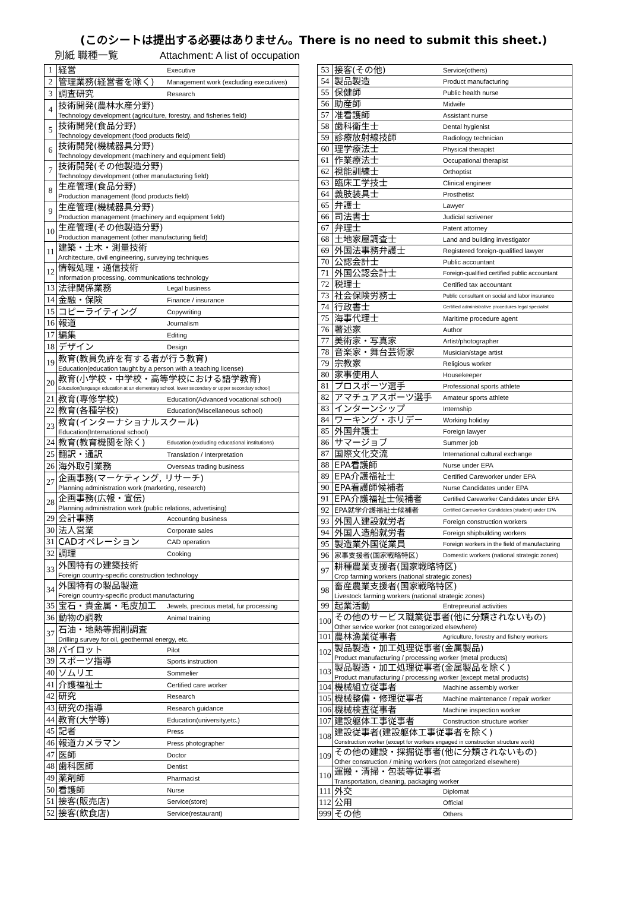(このシートは提出する必要はありません。There is no need to submit this sheet.)
別紙 職種一覧 Attachment: A list of occupation
| 1 | 経営 | Executive |
| 2 | 管理業務(経営者を除く) | Management work (excluding executives) |
| 3 | 調査研究 | Research |
| 4 | 技術開発(農林水産分野) Technology development (agriculture, forestry, and fisheries field) | |
| 5 | 技術開発(食品分野) Technology development (food products field) | |
| 6 | 技術開発(機械器具分野) Technology development (machinery and equipment field) | |
| 7 | 技術開発(その他製造分野) Technology development (other manufacturing field) | |
| 8 | 生産管理(食品分野) Production management (food products field) | |
| 9 | 生産管理(機械器具分野) Production management (machinery and equipment field) | |
| 10 | 生産管理(その他製造分野) Production management (other manufacturing field) | |
| 11 | 建築・土木・測量技術 Architecture, civil engineering, surveying techniques | |
| 12 | 情報処理・通信技術 Information processing, communications technology | |
| 13 | 法律関係業務 | Legal business |
| 14 | 金融・保険 | Finance / insurance |
| 15 | コピーライティング | Copywriting |
| 16 | 報道 | Journalism |
| 17 | 編集 | Editing |
| 18 | デザイン | Design |
| 19 | 教育(教員免許を有する者が行う教育) Education(education taught by a person with a teaching license) | |
| 20 | 教育(小学校・中学校・高等学校における語学教育) Education(language education at an elementary school, lower secondary or upper secondary school) | |
| 21 | 教育(専修学校) | Education(Advanced vocational school) |
| 22 | 教育(各種学校) | Education(Miscellaneous school) |
| 23 | 教育(インターナショナルスクール) Education(International school) | |
| 24 | 教育(教育機関を除く) | Education (excluding educational institutions) |
| 25 | 翻訳・通訳 | Translation / Interpretation |
| 26 | 海外取引業務 | Overseas trading business |
| 27 | 企画事務(マーケティング, リサーチ) Planning administration work (marketing, research) | |
| 28 | 企画事務(広報・宣伝) Planning administration work (public relations, advertising) | |
| 29 | 会計事務 | Accounting business |
| 30 | 法人営業 | Corporate sales |
| 31 | CADオペレーション | CAD operation |
| 32 | 調理 | Cooking |
| 33 | 外国特有の建築技術 Foreign country-specific construction technology | |
| 34 | 外国特有の製品製造 Foreign country-specific product manufacturing | |
| 35 | 宝石・貴金属・毛皮加工 | Jewels, precious metal, fur processing |
| 36 | 動物の調教 | Animal training |
| 37 | 石油・地熱等掘削調査 Drilling survey for oil, geothermal energy, etc. | |
| 38 | パイロット | Pilot |
| 39 | スポーツ指導 | Sports instruction |
| 40 | ソムリエ | Sommelier |
| 41 | 介護福祉士 | Certified care worker |
| 42 | 研究 | Research |
| 43 | 研究の指導 | Research guidance |
| 44 | 教育(大学等) | Education(university,etc.) |
| 45 | 記者 | Press |
| 46 | 報道カメラマン | Press photographer |
| 47 | 医師 | Doctor |
| 48 | 歯科医師 | Dentist |
| 49 | 薬剤師 | Pharmacist |
| 50 | 看護師 | Nurse |
| 51 | 接客(販売店) | Service(store) |
| 52 | 接客(飲食店) | Service(restaurant) |
| 53 | 接客(その他) | Service(others) |
| 54 | 製品製造 | Product manufacturing |
| 55 | 保健師 | Public health nurse |
| 56 | 助産師 | Midwife |
| 57 | 准看護師 | Assistant nurse |
| 58 | 歯科衛生士 | Dental hygienist |
| 59 | 診療放射線技師 | Radiology technician |
| 60 | 理学療法士 | Physical therapist |
| 61 | 作業療法士 | Occupational therapist |
| 62 | 視能訓練士 | Orthoptist |
| 63 | 臨床工学技士 | Clinical engineer |
| 64 | 義肢装具士 | Prosthetist |
| 65 | 弁護士 | Lawyer |
| 66 | 司法書士 | Judicial scrivener |
| 67 | 弁理士 | Patent attorney |
| 68 | 土地家屋調査士 | Land and building investigator |
| 69 | 外国法事務弁護士 | Registered foreign-qualified lawyer |
| 70 | 公認会計士 | Public accountant |
| 71 | 外国公認会計士 | Foreign-qualified certified public accountant |
| 72 | 税理士 | Certified tax accountant |
| 73 | 社会保険労務士 | Public consultant on social and labor insurance |
| 74 | 行政書士 | Certified administrative procedures legal specialist |
| 75 | 海事代理士 | Maritime procedure agent |
| 76 | 著述家 | Author |
| 77 | 美術家・写真家 | Artist/photographer |
| 78 | 音楽家・舞台芸術家 | Musician/stage artist |
| 79 | 宗教家 | Religious worker |
| 80 | 家事使用人 | Housekeeper |
| 81 | プロスポーツ選手 | Professional sports athlete |
| 82 | アマチュアスポーツ選手 | Amateur sports athlete |
| 83 | インターンシップ | Internship |
| 84 | ワーキング・ホリデー | Working holiday |
| 85 | 外国弁護士 | Foreign lawyer |
| 86 | サマージョブ | Summer job |
| 87 | 国際文化交流 | International cultural exchange |
| 88 | EPA看護師 | Nurse under EPA |
| 89 | EPA介護福祉士 | Certified Careworker under EPA |
| 90 | EPA看護師候補者 | Nurse Candidates under EPA |
| 91 | EPA介護福祉士候補者 | Certified Careworker Candidates under EPA |
| 92 | EPA就学介護福祉士候補者 | Certified Careworker Candidates (student) under EPA |
| 93 | 外国人建設就労者 | Foreign construction workers |
| 94 | 外国人造船就労者 | Foreign shipbuilding workers |
| 95 | 製造業外国従業員 | Foreign workers in the field of manufacturing |
| 96 | 家事支援者(国家戦略特区) | Domestic workers (national strategic zones) |
| 97 | 耕種農業支援者(国家戦略特区) Crop farming workers (national strategic zones) | |
| 98 | 畜産農業支援者(国家戦略特区) Livestock farming workers (national strategic zones) | |
| 99 | 起業活動 | Entrepreurial activities |
| 100 | その他のサービス職業従事者(他に分類されないもの) Other service worker (not categorized elsewhere) | |
| 101 | 農林漁業従事者 | Agriculture, forestry and fishery workers |
| 102 | 製品製造・加工処理従事者(金属製品) Product manufacturing / processing worker (metal products) | |
| 103 | 製品製造・加工処理従事者(金属製品を除く) Product manufacturing / processing worker (except metal products) | |
| 104 | 機械組立従事者 | Machine assembly worker |
| 105 | 機械整備・修理従事者 | Machine maintenance / repair worker |
| 106 | 機械検査従事者 | Machine inspection worker |
| 107 | 建設躯体工事従事者 | Construction structure worker |
| 108 | 建設従事者(建設躯体工事従事者を除く) Construction worker (except for workers engaged in construction structure work) | |
| 109 | その他の建設・採掘従事者(他に分類されないもの) Other construction / mining workers (not categorized elsewhere) | |
| 110 | 運搬・清掃・包装等従事者 Transportation, cleaning, packaging worker | |
| 111 | 外交 | Diplomat |
| 112 | 公用 | Official |
| 999 | その他 | Others |